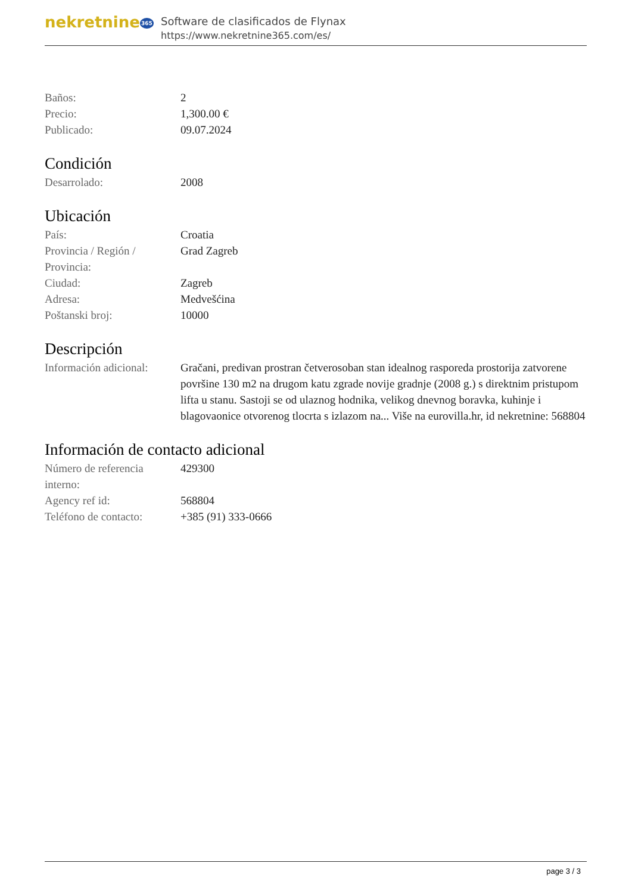nekretnine365
Software de clasificados de Flynax
https://www.nekretnine365.com/es/
| Baños: | 2 |
| Precio: | 1,300.00 € |
| Publicado: | 09.07.2024 |
Condición
| Desarrolado: | 2008 |
Ubicación
| País: | Croatia |
| Provincia / Región / Provincia: | Grad Zagreb |
| Ciudad: | Zagreb |
| Adresa: | Medvešćina |
| Poštanski broj: | 10000 |
Descripción
| Información adicional: | Gračani, predivan prostran četverosoban stan idealnog rasporeda prostorija zatvorene površine 130 m2 na drugom katu zgrade novije gradnje (2008 g.) s direktnim pristupom lifta u stanu. Sastoji se od ulaznog hodnika, velikog dnevnog boravka, kuhinje i blagovaonice otvorenog tlocrta s izlazom na... Više na eurovilla.hr, id nekretnine: 568804 |
Información de contacto adicional
| Número de referencia interno: | 429300 |
| Agency ref id: | 568804 |
| Teléfono de contacto: | +385 (91) 333-0666 |
page 3 / 3